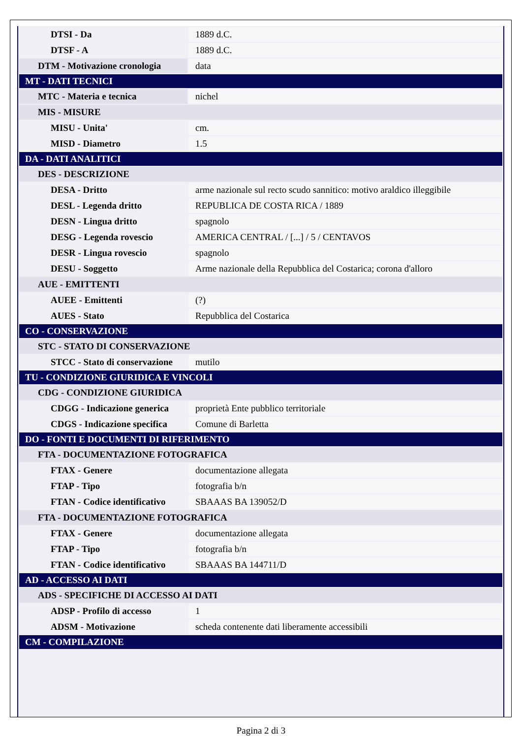| DTSI - Da | 1889 d.C. |
| DTSF - A | 1889 d.C. |
| DTM - Motivazione cronologia | data |
| MT - DATI TECNICI | |
| MTC - Materia e tecnica | nichel |
| MIS - MISURE | |
| MISU - Unita' | cm. |
| MISD - Diametro | 1.5 |
| DA - DATI ANALITICI | |
| DES - DESCRIZIONE | |
| DESA - Dritto | arme nazionale sul recto scudo sannitico: motivo araldico illeggibile |
| DESL - Legenda dritto | REPUBLICA DE COSTA RICA / 1889 |
| DESN - Lingua dritto | spagnolo |
| DESG - Legenda rovescio | AMERICA CENTRAL / [...] / 5 / CENTAVOS |
| DESR - Lingua rovescio | spagnolo |
| DESU - Soggetto | Arme nazionale della Repubblica del Costarica; corona d'alloro |
| AUE - EMITTENTI | |
| AUEE - Emittenti | (?) |
| AUES - Stato | Repubblica del Costarica |
| CO - CONSERVAZIONE | |
| STC - STATO DI CONSERVAZIONE | |
| STCC - Stato di conservazione | mutilo |
| TU - CONDIZIONE GIURIDICA E VINCOLI | |
| CDG - CONDIZIONE GIURIDICA | |
| CDGG - Indicazione generica | proprietà Ente pubblico territoriale |
| CDGS - Indicazione specifica | Comune di Barletta |
| DO - FONTI E DOCUMENTI DI RIFERIMENTO | |
| FTA - DOCUMENTAZIONE FOTOGRAFICA | |
| FTAX - Genere | documentazione allegata |
| FTAP - Tipo | fotografia b/n |
| FTAN - Codice identificativo | SBAAAS BA 139052/D |
| FTA - DOCUMENTAZIONE FOTOGRAFICA | |
| FTAX - Genere | documentazione allegata |
| FTAP - Tipo | fotografia b/n |
| FTAN - Codice identificativo | SBAAAS BA 144711/D |
| AD - ACCESSO AI DATI | |
| ADS - SPECIFICHE DI ACCESSO AI DATI | |
| ADSP - Profilo di accesso | 1 |
| ADSM - Motivazione | scheda contenente dati liberamente accessibili |
| CM - COMPILAZIONE | |
Pagina 2 di 3